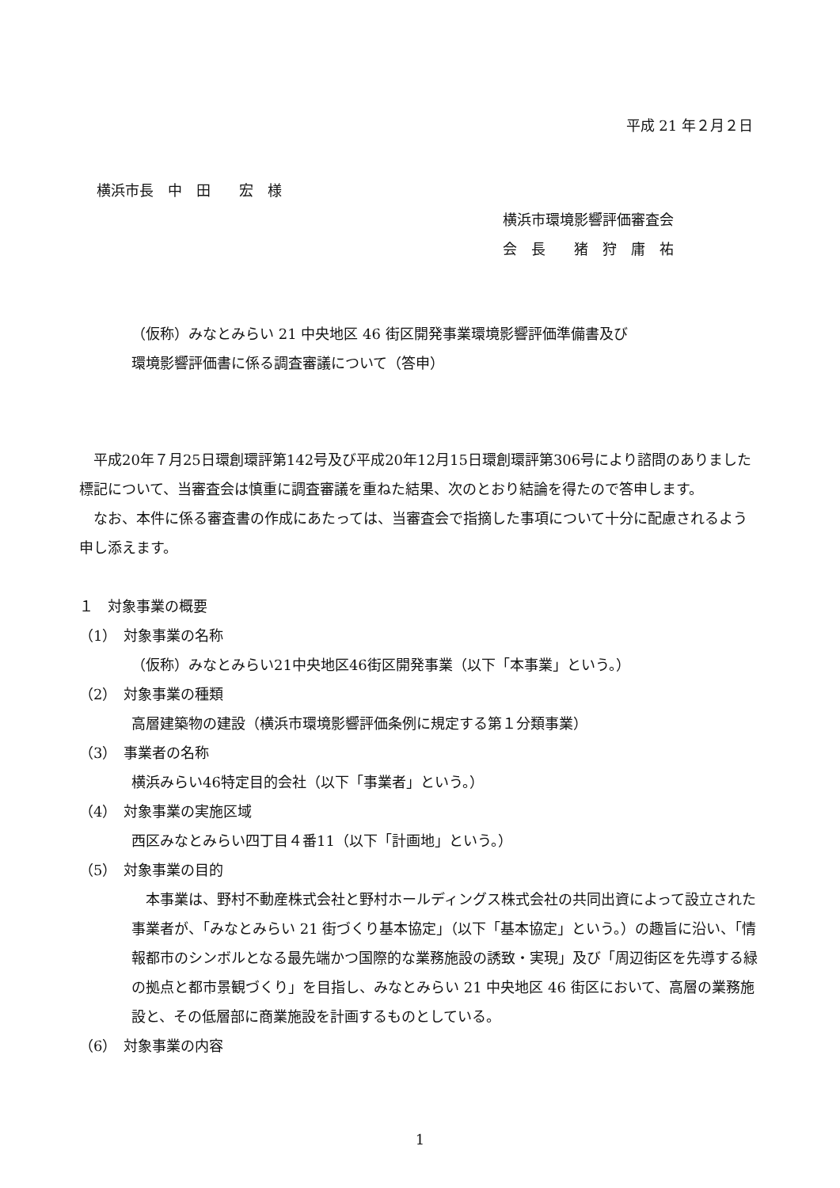平成 21 年２月２日
横浜市長　中　田　　宏　様
横浜市環境影響評価審査会
会　長　　猪　狩　庸　祐
（仮称）みなとみらい 21 中央地区 46 街区開発事業環境影響評価準備書及び
環境影響評価書に係る調査審議について（答申）
　平成20年７月25日環創環評第142号及び平成20年12月15日環創環評第306号により諮問のありました標記について、当審査会は慎重に調査審議を重ねた結果、次のとおり結論を得たので答申します。
　なお、本件に係る審査書の作成にあたっては、当審査会で指摘した事項について十分に配慮されるよう申し添えます。
１　対象事業の概要
（1）　対象事業の名称
（仮称）みなとみらい21中央地区46街区開発事業（以下「本事業」という。）
（2）　対象事業の種類
高層建築物の建設（横浜市環境影響評価条例に規定する第１分類事業）
（3）　事業者の名称
横浜みらい46特定目的会社（以下「事業者」という。）
（4）　対象事業の実施区域
西区みなとみらい四丁目４番11（以下「計画地」という。）
（5）　対象事業の目的
　本事業は、野村不動産株式会社と野村ホールディングス株式会社の共同出資によって設立された事業者が、「みなとみらい 21 街づくり基本協定」（以下「基本協定」という。）の趣旨に沿い、「情報都市のシンボルとなる最先端かつ国際的な業務施設の誘致・実現」及び「周辺街区を先導する緑の拠点と都市景観づくり」を目指し、みなとみらい 21 中央地区 46 街区において、高層の業務施設と、その低層部に商業施設を計画するものとしている。
（6）　対象事業の内容
1